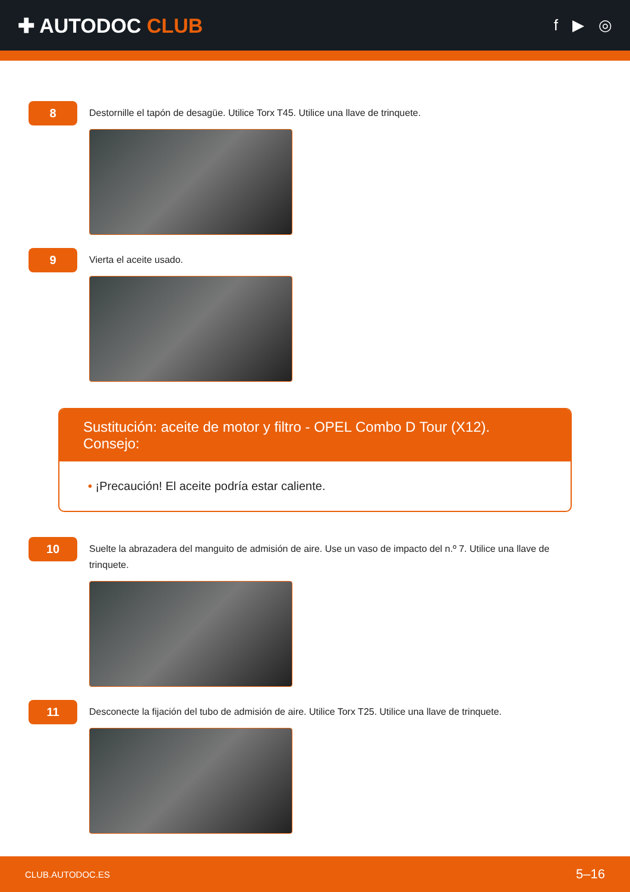✚ AUTODOC CLUB
f ▶ ◎
8
Destornille el tapón de desagüe. Utilice Torx T45. Utilice una llave de trinquete.
9
Vierta el aceite usado.
Sustitución: aceite de motor y filtro - OPEL Combo D Tour (X12). Consejo:
• ¡Precaución! El aceite podría estar caliente.
10
Suelte la abrazadera del manguito de admisión de aire. Use un vaso de impacto del n.º 7. Utilice una llave de trinquete.
11
Desconecte la fijación del tubo de admisión de aire. Utilice Torx T25. Utilice una llave de trinquete.
CLUB.AUTODOC.ES 5–16